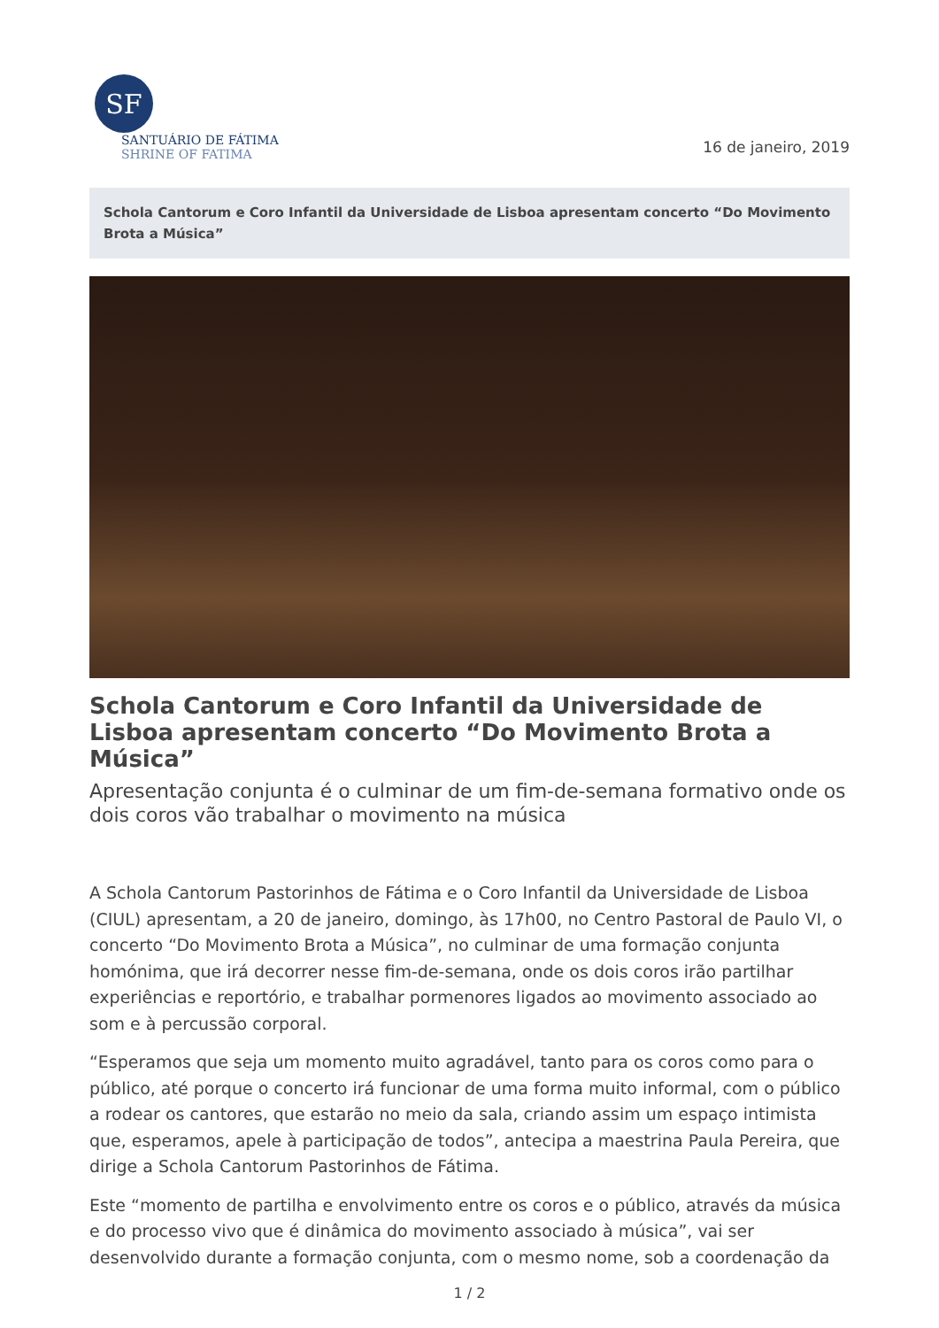SF
SANTUÁRIO DE FÁTIMA
SHRINE OF FATIMA
16 de janeiro, 2019
Schola Cantorum e Coro Infantil da Universidade de Lisboa apresentam concerto “Do Movimento Brota a Música”
Schola Cantorum e Coro Infantil da Universidade de Lisboa apresentam concerto “Do Movimento Brota a Música”
Apresentação conjunta é o culminar de um fim-de-semana formativo onde os dois coros vão trabalhar o movimento na música
A Schola Cantorum Pastorinhos de Fátima e o Coro Infantil da Universidade de Lisboa (CIUL) apresentam, a 20 de janeiro, domingo, às 17h00, no Centro Pastoral de Paulo VI, o concerto “Do Movimento Brota a Música”, no culminar de uma formação conjunta homónima, que irá decorrer nesse fim-de-semana, onde os dois coros irão partilhar experiências e reportório, e trabalhar pormenores ligados ao movimento associado ao som e à percussão corporal.
“Esperamos que seja um momento muito agradável, tanto para os coros como para o público, até porque o concerto irá funcionar de uma forma muito informal, com o público a rodear os cantores, que estarão no meio da sala, criando assim um espaço intimista que, esperamos, apele à participação de todos”, antecipa a maestrina Paula Pereira, que dirige a Schola Cantorum Pastorinhos de Fátima.
Este “momento de partilha e envolvimento entre os coros e o público, através da música e do processo vivo que é dinâmica do movimento associado à música”, vai ser desenvolvido durante a formação conjunta, com o mesmo nome, sob a coordenação da
1 / 2